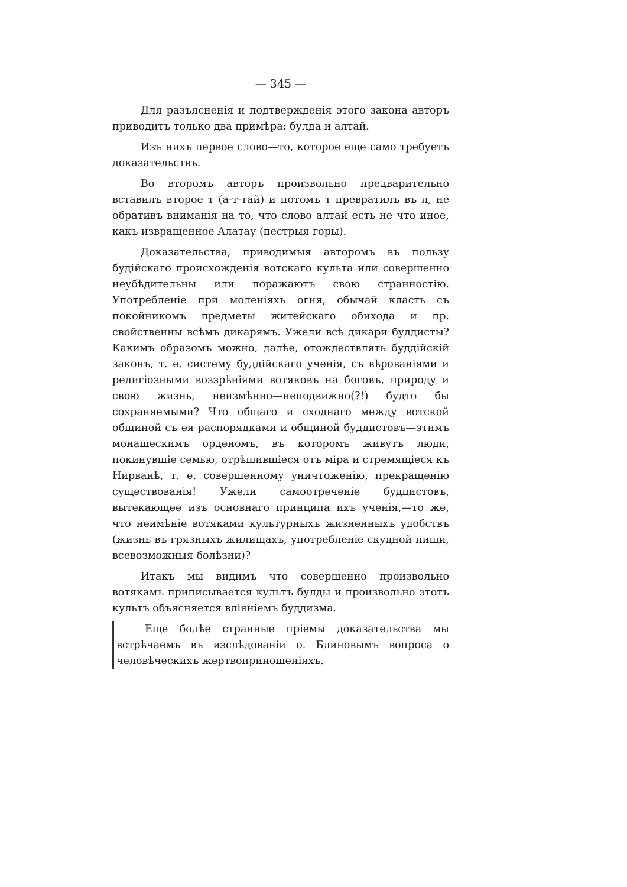— 345 —
Для разъясненія и подтвержденія этого закона авторъ приводитъ только два примѣра: булда и алтай.
Изъ нихъ первое слово—то, которое еще само требуетъ доказательствъ.
Во второмъ авторъ произвольно предварительно вставилъ второе т (а-т-тай) и потомъ т превратилъ въ л, не обративъ вниманія на то, что слово алтай есть не что иное, какъ извращенное Алатау (пестрыя горы).
Доказательства, приводимыя авторомъ въ пользу будійскаго происхожденія вотскаго культа или совершенно неубѣдительны или поражаютъ свою странностію. Употребленіе при моленіяхъ огня, обычай класть съ покойникомъ предметы житейскаго обихода и пр. свойственны всѣмъ дикарямъ. Ужели всѣ дикари буддисты? Какимъ образомъ можно, далѣе, отождествлять буддійскій законъ, т. е. систему буддійскаго ученія, съ вѣрованіями и религіозными воззрѣніями вотяковъ на боговъ, природу и свою жизнь, неизмѣнно—неподвижно(?!) будто бы сохраняемыми? Что общаго и сходнаго между вотской общиной съ ея распорядками и общиной буддистовъ—этимъ монашескимъ орденомъ, въ которомъ живутъ люди, покинувшіе семью, отрѣшившіеся отъ міра и стремящіеся къ Нирванѣ, т. е. совершенному уничтоженію, прекращенію существованія! Ужели самоотреченіе будцистовъ, вытекающее изъ основнаго принципа ихъ ученія,—то же, что неимѣніе вотяками культурныхъ жизненныхъ удобствъ (жизнь въ грязныхъ жилищахъ, употребленіе скудной пищи, всевозможныя болѣзни)?
Итакъ мы видимъ что совершенно произвольно вотякамъ приписывается культъ булды и произвольно этотъ культъ объясняется вліяніемъ буддизма.
Еще болѣе странные пріемы доказательства мы встрѣчаемъ въ изслѣдованіи о. Блиновымъ вопроса о человѣческихъ жертвоприношеніяхъ.